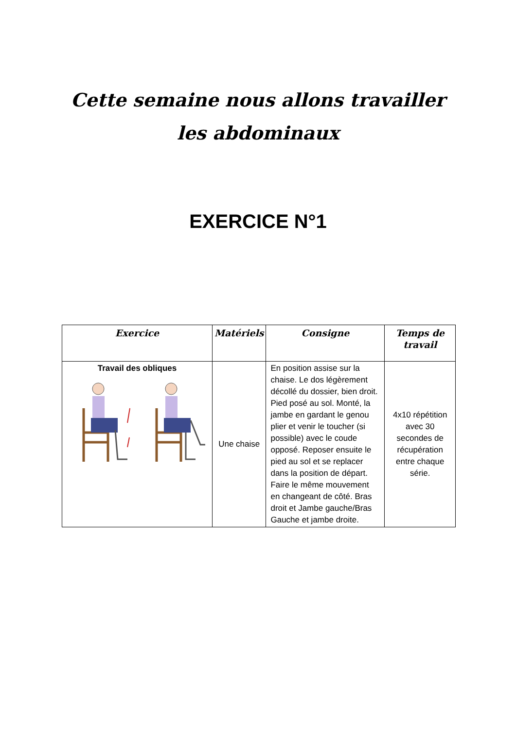Cette semaine nous allons travailler les abdominaux
EXERCICE N°1
| Exercice | Matériels | Consigne | Temps de travail |
| --- | --- | --- | --- |
| Travail des obliques | Une chaise | En position assise sur la chaise. Le dos légèrement décollé du dossier, bien droit. Pied posé au sol. Monté, la jambe en gardant le genou plier et venir le toucher (si possible) avec le coude opposé. Reposer ensuite le pied au sol et se replacer dans la position de départ. Faire le même mouvement en changeant de côté. Bras droit et Jambe gauche/Bras Gauche et jambe droite. | 4x10 répétition avec 30 secondes de récupération entre chaque série. |